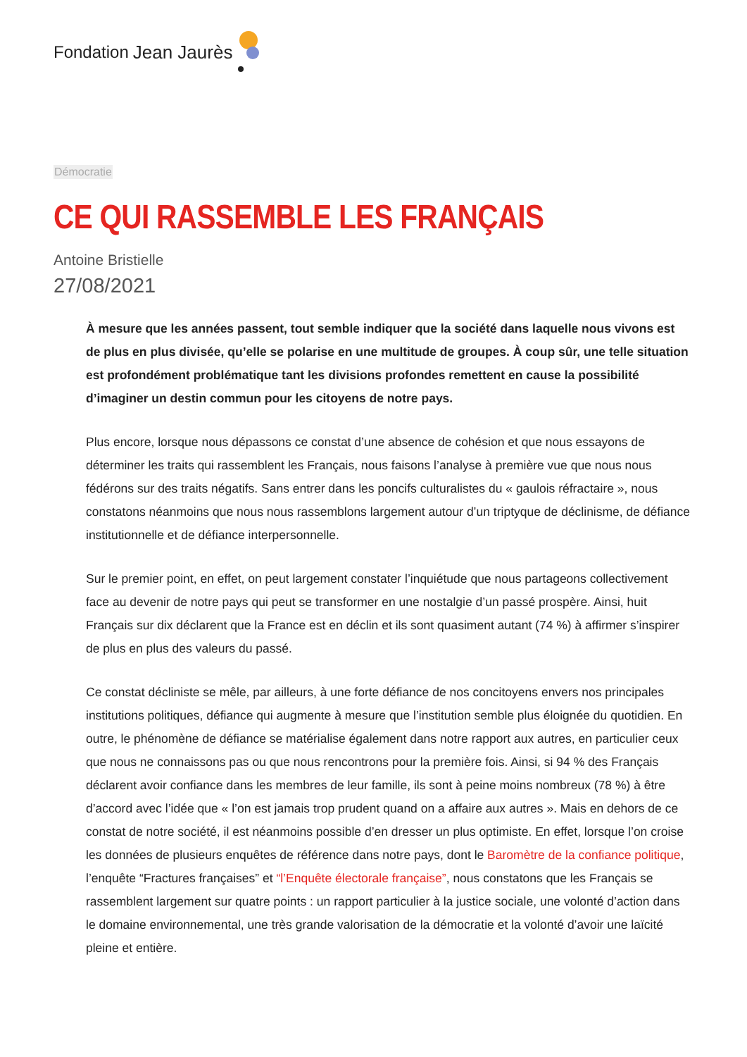Fondation Jean Jaurès
Démocratie
CE QUI RASSEMBLE LES FRANÇAIS
Antoine Bristielle
27/08/2021
À mesure que les années passent, tout semble indiquer que la société dans laquelle nous vivons est de plus en plus divisée, qu’elle se polarise en une multitude de groupes. À coup sûr, une telle situation est profondément problématique tant les divisions profondes remettent en cause la possibilité d’imaginer un destin commun pour les citoyens de notre pays.
Plus encore, lorsque nous dépassons ce constat d’une absence de cohésion et que nous essayons de déterminer les traits qui rassemblent les Français, nous faisons l’analyse à première vue que nous nous fédérons sur des traits négatifs. Sans entrer dans les poncifs culturalistes du « gaulois réfractaire », nous constatons néanmoins que nous nous rassemblons largement autour d’un triptyque de déclinisme, de défiance institutionnelle et de défiance interpersonnelle.
Sur le premier point, en effet, on peut largement constater l’inquiétude que nous partageons collectivement face au devenir de notre pays qui peut se transformer en une nostalgie d’un passé prospère. Ainsi, huit Français sur dix déclarent que la France est en déclin et ils sont quasiment autant (74 %) à affirmer s’inspirer de plus en plus des valeurs du passé.
Ce constat décliniste se mêle, par ailleurs, à une forte défiance de nos concitoyens envers nos principales institutions politiques, défiance qui augmente à mesure que l’institution semble plus éloignée du quotidien. En outre, le phénomène de défiance se matérialise également dans notre rapport aux autres, en particulier ceux que nous ne connaissons pas ou que nous rencontrons pour la première fois. Ainsi, si 94 % des Français déclarent avoir confiance dans les membres de leur famille, ils sont à peine moins nombreux (78 %) à être d’accord avec l’idée que « l’on est jamais trop prudent quand on a affaire aux autres ». Mais en dehors de ce constat de notre société, il est néanmoins possible d’en dresser un plus optimiste. En effet, lorsque l’on croise les données de plusieurs enquêtes de référence dans notre pays, dont le Baromètre de la confiance politique, l’enquête “Fractures françaises” et “l’Enquête électorale française”, nous constatons que les Français se rassemblent largement sur quatre points : un rapport particulier à la justice sociale, une volonté d’action dans le domaine environnemental, une très grande valorisation de la démocratie et la volonté d’avoir une laïcité pleine et entière.